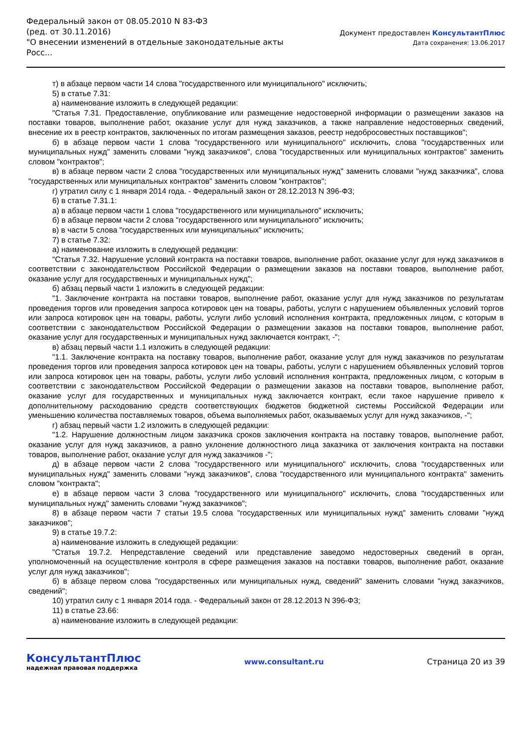Федеральный закон от 08.05.2010 N 83-ФЗ
(ред. от 30.11.2016)
"О внесении изменений в отдельные законодательные акты Росс...
Документ предоставлен КонсультантПлюс
Дата сохранения: 13.06.2017
т) в абзаце первом части 14 слова "государственного или муниципального" исключить;
5) в статье 7.31:
а) наименование изложить в следующей редакции:
"Статья 7.31. Предоставление, опубликование или размещение недостоверной информации о размещении заказов на поставки товаров, выполнение работ, оказание услуг для нужд заказчиков, а также направление недостоверных сведений, внесение их в реестр контрактов, заключенных по итогам размещения заказов, реестр недобросовестных поставщиков";
б) в абзаце первом части 1 слова "государственного или муниципального" исключить, слова "государственных или муниципальных нужд" заменить словами "нужд заказчиков", слова "государственных или муниципальных контрактов" заменить словом "контрактов";
в) в абзаце первом части 2 слова "государственных или муниципальных нужд" заменить словами "нужд заказчика", слова "государственных или муниципальных контрактов" заменить словом "контрактов";
г) утратил силу с 1 января 2014 года. - Федеральный закон от 28.12.2013 N 396-ФЗ;
6) в статье 7.31.1:
а) в абзаце первом части 1 слова "государственного или муниципального" исключить;
б) в абзаце первом части 2 слова "государственного или муниципального" исключить;
в) в части 5 слова "государственных или муниципальных" исключить;
7) в статье 7.32:
а) наименование изложить в следующей редакции:
"Статья 7.32. Нарушение условий контракта на поставки товаров, выполнение работ, оказание услуг для нужд заказчиков в соответствии с законодательством Российской Федерации о размещении заказов на поставки товаров, выполнение работ, оказание услуг для государственных и муниципальных нужд";
б) абзац первый части 1 изложить в следующей редакции:
"1. Заключение контракта на поставки товаров, выполнение работ, оказание услуг для нужд заказчиков по результатам проведения торгов или проведения запроса котировок цен на товары, работы, услуги с нарушением объявленных условий торгов или запроса котировок цен на товары, работы, услуги либо условий исполнения контракта, предложенных лицом, с которым в соответствии с законодательством Российской Федерации о размещении заказов на поставки товаров, выполнение работ, оказание услуг для государственных и муниципальных нужд заключается контракт, -";
в) абзац первый части 1.1 изложить в следующей редакции:
"1.1. Заключение контракта на поставку товаров, выполнение работ, оказание услуг для нужд заказчиков по результатам проведения торгов или проведения запроса котировок цен на товары, работы, услуги с нарушением объявленных условий торгов или запроса котировок цен на товары, работы, услуги либо условий исполнения контракта, предложенных лицом, с которым в соответствии с законодательством Российской Федерации о размещении заказов на поставки товаров, выполнение работ, оказание услуг для государственных и муниципальных нужд заключается контракт, если такое нарушение привело к дополнительному расходованию средств соответствующих бюджетов бюджетной системы Российской Федерации или уменьшению количества поставляемых товаров, объема выполняемых работ, оказываемых услуг для нужд заказчиков, -";
г) абзац первый части 1.2 изложить в следующей редакции:
"1.2. Нарушение должностным лицом заказчика сроков заключения контракта на поставку товаров, выполнение работ, оказание услуг для нужд заказчиков, а равно уклонение должностного лица заказчика от заключения контракта на поставки товаров, выполнение работ, оказание услуг для нужд заказчиков -";
д) в абзаце первом части 2 слова "государственного или муниципального" исключить, слова "государственных или муниципальных нужд" заменить словами "нужд заказчиков", слова "государственного или муниципального контракта" заменить словом "контракта";
е) в абзаце первом части 3 слова "государственного или муниципального" исключить, слова "государственных или муниципальных нужд" заменить словами "нужд заказчиков";
8) в абзаце первом части 7 статьи 19.5 слова "государственных или муниципальных нужд" заменить словами "нужд заказчиков";
9) в статье 19.7.2:
а) наименование изложить в следующей редакции:
"Статья 19.7.2. Непредставление сведений или представление заведомо недостоверных сведений в орган, уполномоченный на осуществление контроля в сфере размещения заказов на поставки товаров, выполнение работ, оказание услуг для нужд заказчиков";
б) в абзаце первом слова "государственных или муниципальных нужд, сведений" заменить словами "нужд заказчиков, сведений";
10) утратил силу с 1 января 2014 года. - Федеральный закон от 28.12.2013 N 396-ФЗ;
11) в статье 23.66:
а) наименование изложить в следующей редакции:
КонсультантПлюс
надежная правовая поддержка
www.consultant.ru Страница 20 из 39